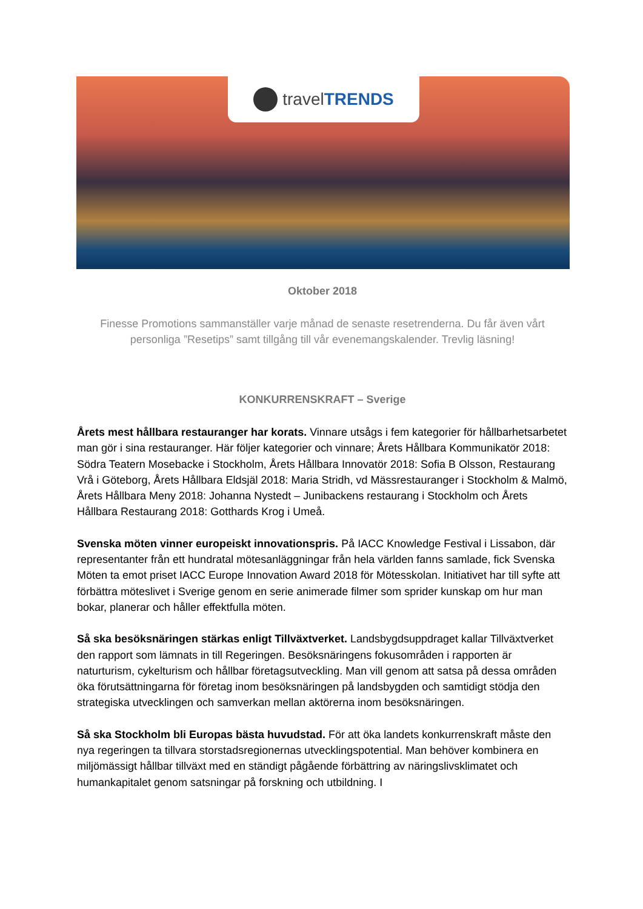travel TRENDS
Oktober 2018
Finesse Promotions sammanställer varje månad de senaste resetrenderna. Du får även vårt personliga ”Resetips” samt tillgång till vår evenemangskalender. Trevlig läsning!
KONKURRENSKRAFT – Sverige
Årets mest hållbara restauranger har korats. Vinnare utsågs i fem kategorier för hållbarhetsarbetet man gör i sina restauranger. Här följer kategorier och vinnare; Årets Hållbara Kommunikatör 2018: Södra Teatern Mosebacke i Stockholm, Årets Hållbara Innovatör 2018: Sofia B Olsson, Restaurang Vrå i Göteborg, Årets Hållbara Eldsjäl 2018: Maria Stridh, vd Mässrestauranger i Stockholm & Malmö, Årets Hållbara Meny 2018: Johanna Nystedt – Junibackens restaurang i Stockholm och Årets Hållbara Restaurang 2018: Gotthards Krog i Umeå.
Svenska möten vinner europeiskt innovationspris. På IACC Knowledge Festival i Lissabon, där representanter från ett hundratal mötesanläggningar från hela världen fanns samlade, fick Svenska Möten ta emot priset IACC Europe Innovation Award 2018 för Mötesskolan. Initiativet har till syfte att förbättra möteslivet i Sverige genom en serie animerade filmer som sprider kunskap om hur man bokar, planerar och håller effektfulla möten.
Så ska besöksnäringen stärkas enligt Tillväxtverket. Landsbygdsuppdraget kallar Tillväxtverket den rapport som lämnats in till Regeringen. Besöksnäringens fokusområden i rapporten är naturturism, cykelturism och hållbar företagsutveckling. Man vill genom att satsa på dessa områden öka förutsättningarna för företag inom besöksnäringen på landsbygden och samtidigt stödja den strategiska utvecklingen och samverkan mellan aktörerna inom besöksnäringen.
Så ska Stockholm bli Europas bästa huvudstad. För att öka landets konkurrenskraft måste den nya regeringen ta tillvara storstadsregionernas utvecklingspotential. Man behöver kombinera en miljömässigt hållbar tillväxt med en ständigt pågående förbättring av näringslivsklimatet och humankapitalet genom satsningar på forskning och utbildning. I